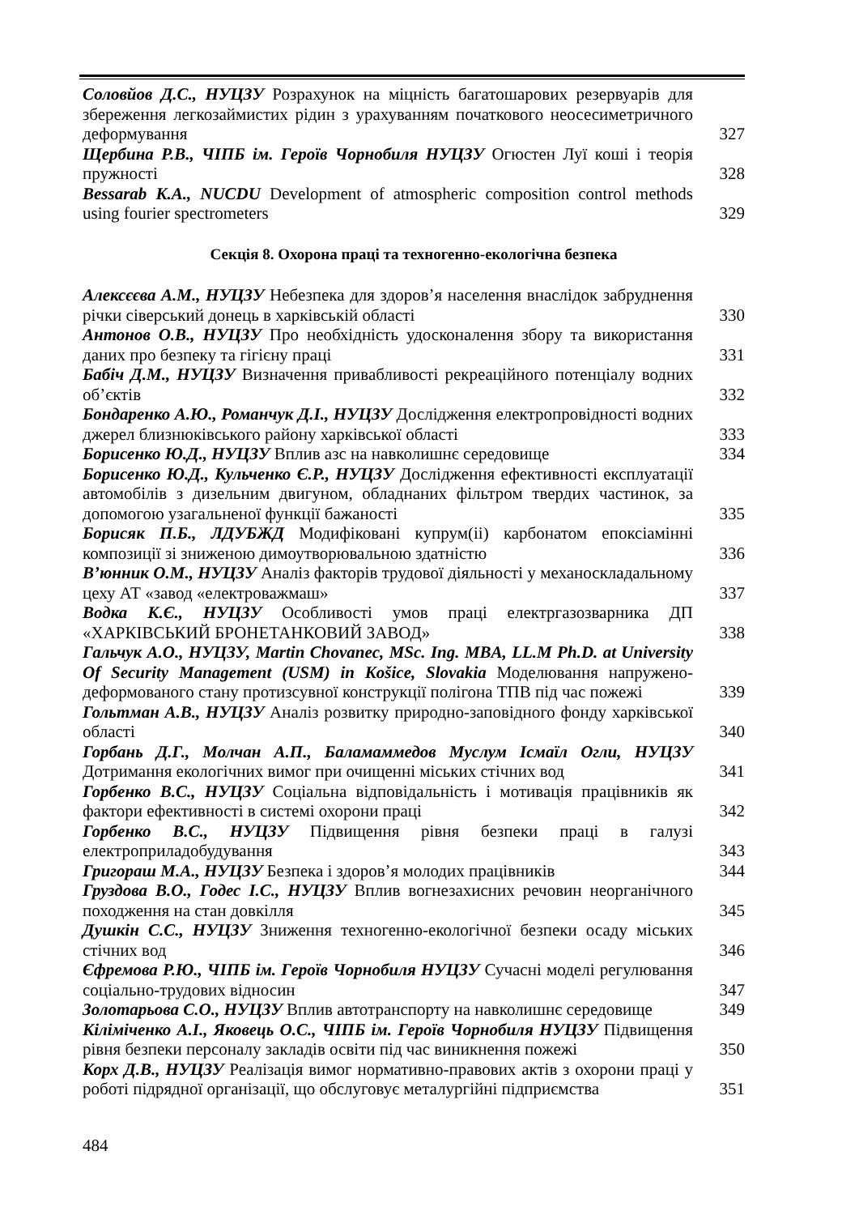Соловйов Д.С., НУЦЗУ Розрахунок на міцність багатошарових резервуарів для збереження легкозаймистих рідин з урахуванням початкового неосесиметричного деформування
327
Щербина Р.В., ЧІПБ ім. Героїв Чорнобиля НУЦЗУ Огюстен Луї коші і теорія пружності
328
Bessarab K.A., NUCDU Development of atmospheric composition control methods using fourier spectrometers
329
Секція 8. Охорона праці та техногенно-екологічна безпека
Алексєєва А.М., НУЦЗУ Небезпека для здоров’я населення внаслідок забруднення річки сіверський донець в харківській області
330
Антонов О.В., НУЦЗУ Про необхідність удосконалення збору та використання даних про безпеку та гігієну праці
331
Бабіч Д.М., НУЦЗУ Визначення привабливості рекреаційного потенціалу водних об’єктів
332
Бондаренко А.Ю., Романчук Д.І., НУЦЗУ Дослідження електропровідності водних джерел близнюківського району харківської області
333
Борисенко Ю.Д., НУЦЗУ Вплив азс на навколишнє середовище
334
Борисенко Ю.Д., Кульченко Є.Р., НУЦЗУ Дослідження ефективності експлуатації автомобілів з дизельним двигуном, обладнаних фільтром твердих частинок, за допомогою узагальненої функції бажаності
335
Борисяк П.Б., ЛДУБЖД Модифіковані купрум(ii) карбонатом епоксіамінні композиції зі зниженою димоутворювальною здатністю
336
В’юнник О.М., НУЦЗУ Аналіз факторів трудової діяльності у механоскладальному цеху АТ «завод «електроважмаш»
337
Водка К.Є., НУЦЗУ Особливості умов праці електргазозварника ДП «ХАРКІВСЬКИЙ БРОНЕТАНКОВИЙ ЗАВОД»
338
Гальчук А.О., НУЦЗУ, Martin Chovanec, MSc. Ing. MBA, LL.M Ph.D. at University Of Security Management (USM) in Košice, Slovakia Моделювання напружено-деформованого стану протизсувної конструкції полігона ТПВ під час пожежі
339
Гольтман А.В., НУЦЗУ Аналіз розвитку природно-заповідного фонду харківської області
340
Горбань Д.Г., Молчан А.П., Баламаммедов Муслум Ісмаїл Огли, НУЦЗУ Дотримання екологічних вимог при очищенні міських стічних вод
341
Горбенко В.С., НУЦЗУ Соціальна відповідальність і мотивація працівників як фактори ефективності в системі охорони праці
342
Горбенко В.С., НУЦЗУ Підвищення рівня безпеки праці в галузі електроприладобудування
343
Григораш М.А., НУЦЗУ Безпека і здоров’я молодих працівників
344
Груздова В.О., Годес І.С., НУЦЗУ Вплив вогнезахисних речовин неорганічного походження на стан довкілля
345
Душкін С.С., НУЦЗУ Зниження техногенно-екологічної безпеки осаду міських стічних вод
346
Єфремова Р.Ю., ЧІПБ ім. Героїв Чорнобиля НУЦЗУ Сучасні моделі регулювання соціально-трудових відносин
347
Золотарьова С.О., НУЦЗУ Вплив автотранспорту на навколишнє середовище
349
Кіліміченко А.І., Яковець О.С., ЧІПБ ім. Героїв Чорнобиля НУЦЗУ Підвищення рівня безпеки персоналу закладів освіти під час виникнення пожежі
350
Корх Д.В., НУЦЗУ Реалізація вимог нормативно-правових актів з охорони праці у роботі підрядної організації, що обслуговує металургійні підприємства
351
484